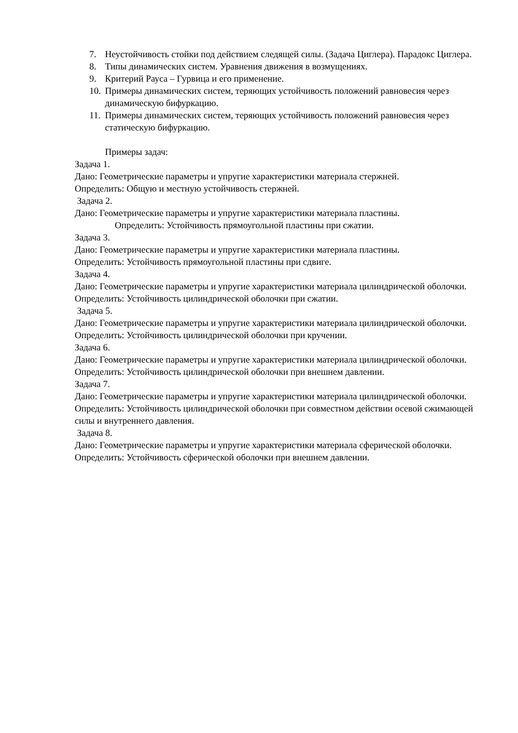7. Неустойчивость стойки под действием следящей силы. (Задача Циглера). Парадокс Циглера.
8. Типы динамических систем. Уравнения движения в возмущениях.
9. Критерий Рауса – Гурвица и его применение.
10. Примеры динамических систем, теряющих устойчивость положений равновесия через динамическую бифуркацию.
11. Примеры динамических систем, теряющих устойчивость положений равновесия через статическую бифуркацию.
Примеры задач:
Задача 1.
Дано: Геометрические параметры и упругие характеристики материала стержней.
Определить: Общую и местную устойчивость стержней.
Задача 2.
Дано: Геометрические параметры и упругие характеристики материала пластины.
Определить: Устойчивость прямоугольной пластины при сжатии.
Задача 3.
Дано: Геометрические параметры и упругие характеристики материала пластины.
Определить: Устойчивость прямоугольной пластины при сдвиге.
Задача 4.
Дано: Геометрические параметры и упругие характеристики материала цилиндрической оболочки.
Определить: Устойчивость цилиндрической оболочки при сжатии.
Задача 5.
Дано: Геометрические параметры и упругие характеристики материала цилиндрической оболочки.
Определить: Устойчивость цилиндрической оболочки при кручении.
Задача 6.
Дано: Геометрические параметры и упругие характеристики материала цилиндрической оболочки.
Определить: Устойчивость цилиндрической оболочки при внешнем давлении.
Задача 7.
Дано: Геометрические параметры и упругие характеристики материала цилиндрической оболочки.
Определить: Устойчивость цилиндрической оболочки при совместном действии осевой сжимающей силы и внутреннего давления.
Задача 8.
Дано: Геометрические параметры и упругие характеристики материала сферической оболочки.
Определить: Устойчивость сферической оболочки при внешнем давлении.